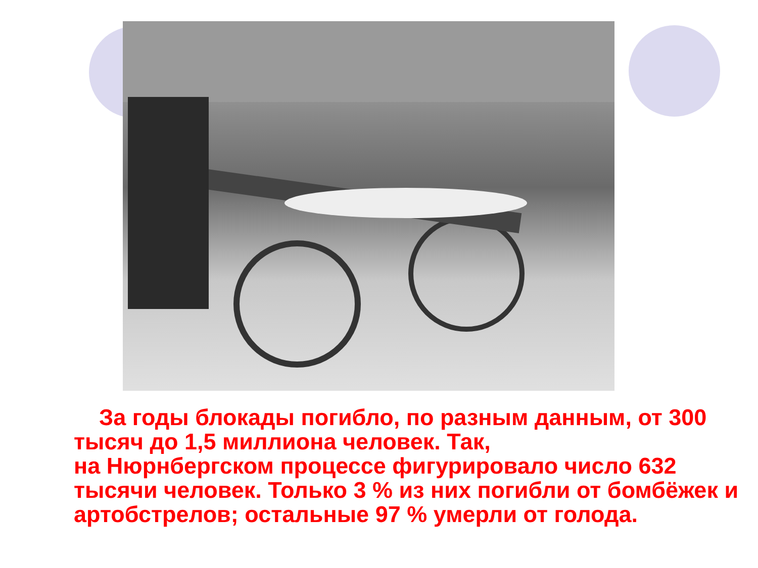За годы блокады погибло, по разным данным, от 300 тысяч до 1,5 миллиона человек. Так,
на Нюрнбергском процессе фигурировало число 632 тысячи человек. Только 3 % из них погибли от бомбёжек и артобстрелов; остальные 97 % умерли от голода.